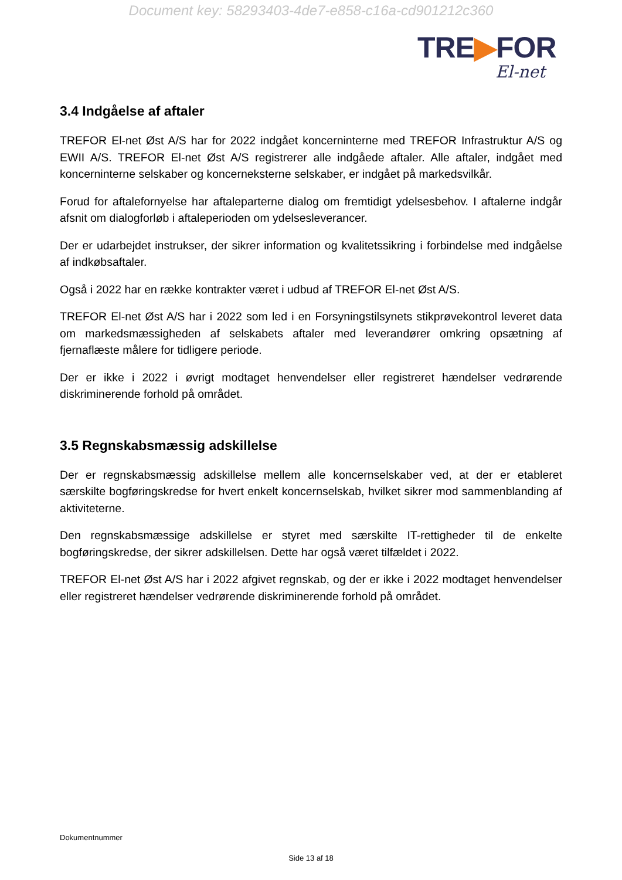Document key: 58293403-4de7-e858-c16a-cd901212c360
TRE▶FOR
El-net
3.4 Indgåelse af aftaler
TREFOR El-net Øst A/S har for 2022 indgået koncerninterne med TREFOR Infrastruktur A/S og EWII A/S. TREFOR El-net Øst A/S registrerer alle indgåede aftaler. Alle aftaler, indgået med koncerninterne selskaber og koncerneksterne selskaber, er indgået på markedsvilkår.
Forud for aftalefornyelse har aftaleparterne dialog om fremtidigt ydelsesbehov. I aftalerne indgår afsnit om dialogforløb i aftaleperioden om ydelsesleverancer.
Der er udarbejdet instrukser, der sikrer information og kvalitetssikring i forbindelse med indgåelse af indkøbsaftaler.
Også i 2022 har en række kontrakter været i udbud af TREFOR El-net Øst A/S.
TREFOR El-net Øst A/S har i 2022 som led i en Forsyningstilsynets stikprøvekontrol leveret data om markedsmæssigheden af selskabets aftaler med leverandører omkring opsætning af fjernaflæste målere for tidligere periode.
Der er ikke i 2022 i øvrigt modtaget henvendelser eller registreret hændelser vedrørende diskriminerende forhold på området.
3.5 Regnskabsmæssig adskillelse
Der er regnskabsmæssig adskillelse mellem alle koncernselskaber ved, at der er etableret særskilte bogføringskredse for hvert enkelt koncernselskab, hvilket sikrer mod sammenblanding af aktiviteterne.
Den regnskabsmæssige adskillelse er styret med særskilte IT-rettigheder til de enkelte bogføringskredse, der sikrer adskillelsen. Dette har også været tilfældet i 2022.
TREFOR El-net Øst A/S har i 2022 afgivet regnskab, og der er ikke i 2022 modtaget henvendelser eller registreret hændelser vedrørende diskriminerende forhold på området.
Dokumentnummer
Side 13 af 18